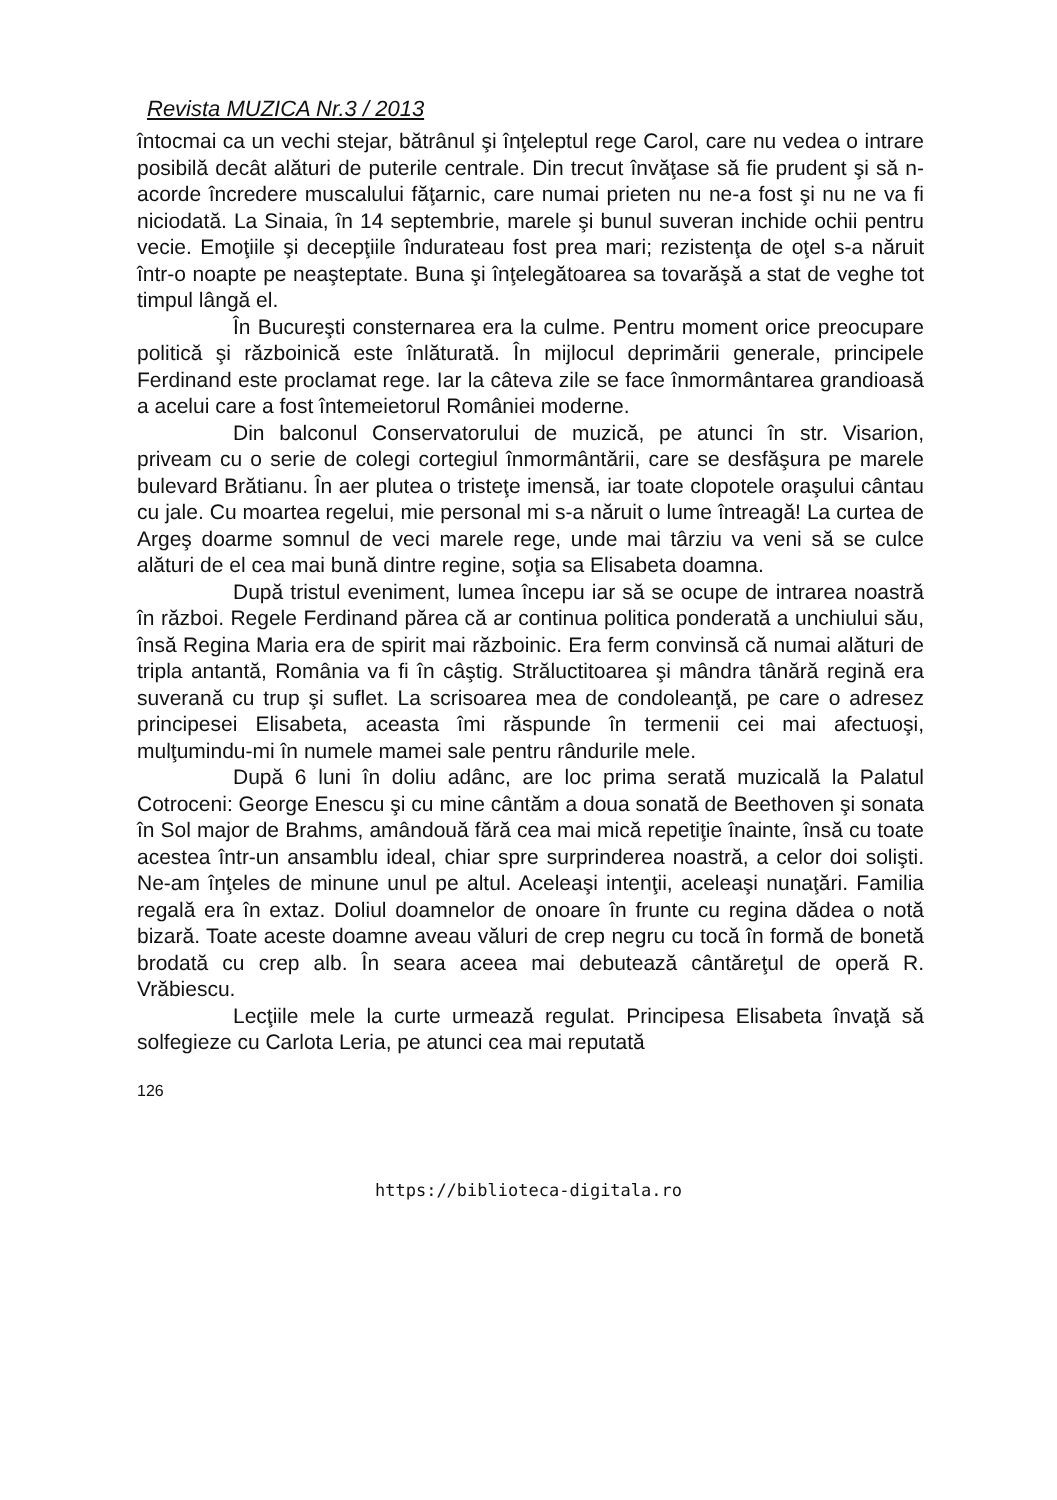Revista MUZICA Nr.3 / 2013
întocmai ca un vechi stejar, bătrânul şi înţeleptul rege Carol, care nu vedea o intrare posibilă decât alături de puterile centrale. Din trecut învăţase să fie prudent şi să n-acorde încredere muscalului făţarnic, care numai prieten nu ne-a fost şi nu ne va fi niciodată. La Sinaia, în 14 septembrie, marele şi bunul suveran inchide ochii pentru vecie. Emoţiile şi decepţiile îndurateau fost prea mari; rezistenţa de oţel s-a năruit într-o noapte pe neaşteptate. Buna şi înţelegătoarea sa tovarăşă a stat de veghe tot timpul lângă el.
În Bucureşti consternarea era la culme. Pentru moment orice preocupare politică şi războinică este înlăturată. În mijlocul deprimării generale, principele Ferdinand este proclamat rege. Iar la câteva zile se face înmormântarea grandioasă a acelui care a fost întemeietorul României moderne.
Din balconul Conservatorului de muzică, pe atunci în str. Visarion, priveam cu o serie de colegi cortegiul înmormântării, care se desfăşura pe marele bulevard Brătianu. În aer plutea o tristeţe imensă, iar toate clopotele oraşului cântau cu jale. Cu moartea regelui, mie personal mi s-a năruit o lume întreagă! La curtea de Argeş doarme somnul de veci marele rege, unde mai târziu va veni să se culce alături de el cea mai bună dintre regine, soţia sa Elisabeta doamna.
După tristul eveniment, lumea începu iar să se ocupe de intrarea noastră în război. Regele Ferdinand părea că ar continua politica ponderată a unchiului său, însă Regina Maria era de spirit mai războinic. Era ferm convinsă că numai alături de tripla antantă, România va fi în câştig. Străluctitoarea şi mândra tânără regină era suverană cu trup şi suflet. La scrisoarea mea de condoleanţă, pe care o adresez principesei Elisabeta, aceasta îmi răspunde în termenii cei mai afectuoşi, mulţumindu-mi în numele mamei sale pentru rândurile mele.
După 6 luni în doliu adânc, are loc prima serată muzicală la Palatul Cotroceni: George Enescu şi cu mine cântăm a doua sonată de Beethoven şi sonata în Sol major de Brahms, amândouă fără cea mai mică repetiţie înainte, însă cu toate acestea într-un ansamblu ideal, chiar spre surprinderea noastră, a celor doi solişti. Ne-am înţeles de minune unul pe altul. Aceleaşi intenţii, aceleaşi nunaţări. Familia regală era în extaz. Doliul doamnelor de onoare în frunte cu regina dădea o notă bizară. Toate aceste doamne aveau văluri de crep negru cu tocă în formă de bonetă brodată cu crep alb. În seara aceea mai debutează cântăreţul de operă R. Vrăbiescu.
Lecţiile mele la curte urmează regulat. Principesa Elisabeta învaţă să solfegieze cu Carlota Leria, pe atunci cea mai reputată
126
https://biblioteca-digitala.ro